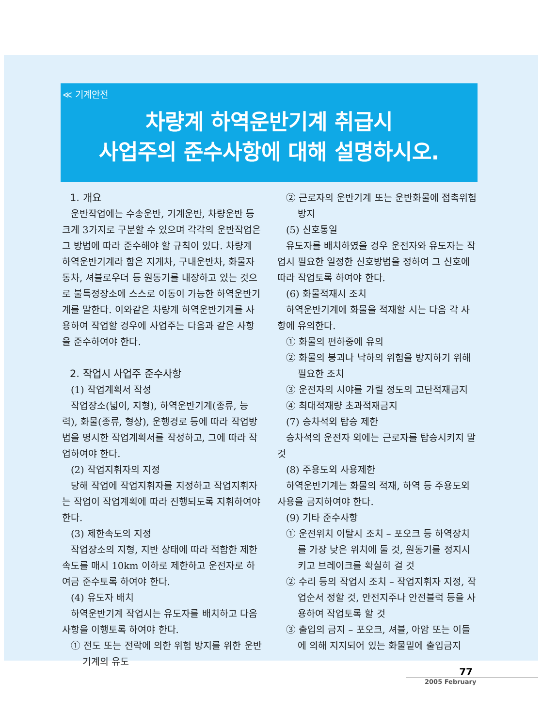≪ 기계안전
차량계 하역운반기계 취급시
사업주의 준수사항에 대해 설명하시오.
1. 개요
운반작업에는 수송운반, 기계운반, 차량운반 등 크게 3가지로 구분할 수 있으며 각각의 운반작업은 그 방법에 따라 준수해야 할 규칙이 있다. 차량계 하역운반기계라 함은 지게차, 구내운반차, 화물자동차, 셔블로우더 등 원동기를 내장하고 있는 것으로 불특정장소에 스스로 이동이 가능한 하역운반기계를 말한다. 이와같은 차량계 하역운반기계를 사용하여 작업할 경우에 사업주는 다음과 같은 사항을 준수하여야 한다.
2. 작업시 사업주 준수사항
(1) 작업계획서 작성
작업장소(넓이, 지형), 하역운반기계(종류, 능력), 화물(종류, 형상), 운행경로 등에 따라 작업방법을 명시한 작업계획서를 작성하고, 그에 따라 작업하여야 한다.
(2) 작업지휘자의 지정
당해 작업에 작업지휘자를 지정하고 작업지휘자는 작업이 작업계획에 따라 진행되도록 지휘하여야 한다.
(3) 제한속도의 지정
작업장소의 지형, 지반 상태에 따라 적합한 제한속도를 매시 10km 이하로 제한하고 운전자로 하여금 준수토록 하여야 한다.
(4) 유도자 배치
하역운반기계 작업시는 유도자를 배치하고 다음 사항을 이행토록 하여야 한다.
① 전도 또는 전락에 의한 위험 방지를 위한 운반기계의 유도
② 근로자의 운반기계 또는 운반화물에 접촉위험 방지
(5) 신호통일
유도자를 배치하였을 경우 운전자와 유도자는 작업시 필요한 일정한 신호방법을 정하여 그 신호에 따라 작업토록 하여야 한다.
(6) 화물적재시 조치
하역운반기계에 화물을 적재할 시는 다음 각 사항에 유의한다.
① 화물의 편하중에 유의
② 화물의 붕괴나 낙하의 위험을 방지하기 위해 필요한 조치
③ 운전자의 시야를 가릴 정도의 고단적재금지
④ 최대적재량 초과적재금지
(7) 승차석외 탑승 제한
승차석의 운전자 외에는 근로자를 탑승시키지 말 것
(8) 주용도외 사용제한
하역운반기계는 화물의 적재, 하역 등 주용도외 사용을 금지하여야 한다.
(9) 기타 준수사항
① 운전위치 이탈시 조치 – 포오크 등 하역장치를 가장 낮은 위치에 둘 것, 원동기를 정지시키고 브레이크를 확실히 걸 것
② 수리 등의 작업시 조치 – 작업지휘자 지정, 작업순서 정할 것, 안전지주나 안전블럭 등을 사용하여 작업토록 할 것
③ 출입의 금지 – 포오크, 셔블, 아암 또는 이들에 의해 지지되어 있는 화물밑에 출입금지
77
2005 February